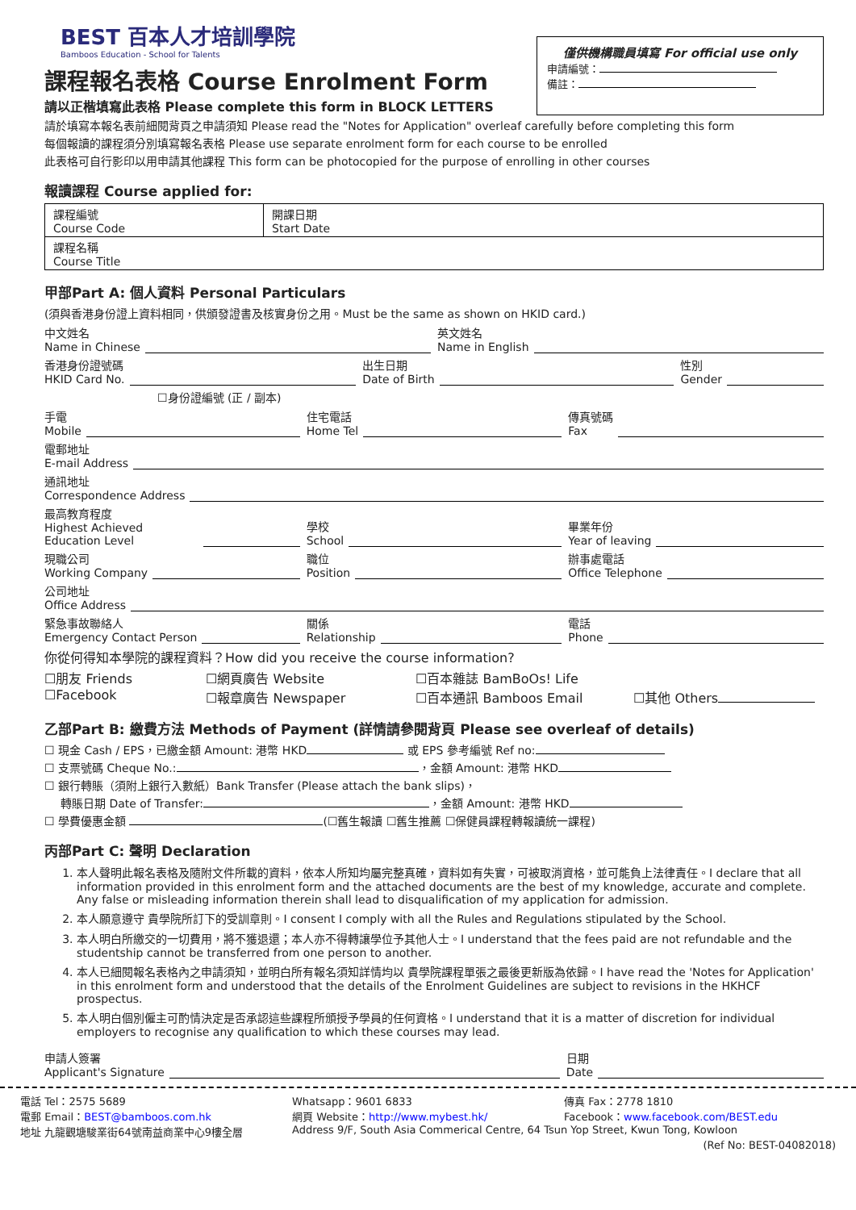BEST 百本人才培訓學院
Bamboos Education - School for Talents
課程報名表格 Course Enrolment Form
請以正楷填寫此表格 Please complete this form in BLOCK LETTERS
僅供機構職員填寫 For official use only
申請編號：
備註：
請於填寫本報名表前細閱背頁之申請須知 Please read the "Notes for Application" overleaf carefully before completing this form
每個報讀的課程須分別填寫報名表格 Please use separate enrolment form for each course to be enrolled
此表格可自行影印以用申請其他課程 This form can be photocopied for the purpose of enrolling in other courses
報讀課程 Course applied for:
| 課程編號 Course Code | 開課日期 Start Date |
| 課程名稱 Course Title | |
甲部Part A: 個人資料 Personal Particulars
(須與香港身份證上資料相同，供頒發證書及核實身份之用。Must be the same as shown on HKID card.)
中文姓名
Name in Chinese
英文姓名
Name in English
香港身份證號碼
HKID Card No.
出生日期
Date of Birth
性別
Gender
☐身份證編號 (正 / 副本)
手電
Mobile
住宅電話
Home Tel
傳真號碼
Fax
電郵地址
E-mail Address
通訊地址
Correspondence Address
最高教育程度
Highest Achieved Education Level
學校
School
畢業年份
Year of leaving
現職公司
Working Company
職位
Position
辦事處電話
Office Telephone
公司地址
Office Address
緊急事故聯絡人
Emergency Contact Person
關係
Relationship
電話
Phone
你從何得知本學院的課程資料？How did you receive the course information?
☐朋友 Friends ☐網頁廣告 Website ☐百本雜誌 BamBoOs! Life ☐Facebook ☐報章廣告 Newspaper ☐百本通訊 Bamboos Email ☐其他 Others
乙部Part B: 繳費方法 Methods of Payment (詳情請參閱背頁 Please see overleaf of details)
☐ 現金 Cash / EPS，已繳金額 Amount: 港幣 HKD 或 EPS 參考編號 Ref no:
☐ 支票號碼 Cheque No.: ，金額 Amount: 港幣 HKD
☐ 銀行轉賬（須附上銀行入數紙）Bank Transfer (Please attach the bank slips)，
轉賬日期 Date of Transfer: ，金額 Amount: 港幣 HKD
☐ 學費優惠金額 (☐舊生報讀 ☐舊生推薦 ☐保健員課程轉報讀統一課程)
丙部Part C: 聲明 Declaration
1. 本人聲明此報名表格及隨附文件所載的資料，依本人所知均屬完整真確，資料如有失實，可被取消資格，並可能負上法律責任。I declare that all information provided in this enrolment form and the attached documents are the best of my knowledge, accurate and complete. Any false or misleading information therein shall lead to disqualification of my application for admission.
2. 本人願意遵守 貴學院所訂下的受訓章則。I consent I comply with all the Rules and Regulations stipulated by the School.
3. 本人明白所繳交的一切費用，將不獲退還；本人亦不得轉讓學位予其他人士。I understand that the fees paid are not refundable and the studentship cannot be transferred from one person to another.
4. 本人已細閱報名表格內之申請須知，並明白所有報名須知詳情均以 貴學院課程單張之最後更新版為依歸。I have read the 'Notes for Application' in this enrolment form and understood that the details of the Enrolment Guidelines are subject to revisions in the HKHCF prospectus.
5. 本人明白個別僱主可酌情決定是否承認這些課程所頒授予學員的任何資格。I understand that it is a matter of discretion for individual employers to recognise any qualification to which these courses may lead.
申請人簽署
Applicant's Signature
日期
Date
電話 Tel：2575 5689 Whatsapp：9601 6833 傳真 Fax：2778 1810 電郵 Email：BEST@bamboos.com.hk 網頁 Website：http://www.mybest.hk/ Facebook：www.facebook.com/BEST.edu 地址 九龍觀塘駿業街64號南益商業中心9樓全層 Address 9/F, South Asia Commerical Centre, 64 Tsun Yop Street, Kwun Tong, Kowloon (Ref No: BEST-04082018)